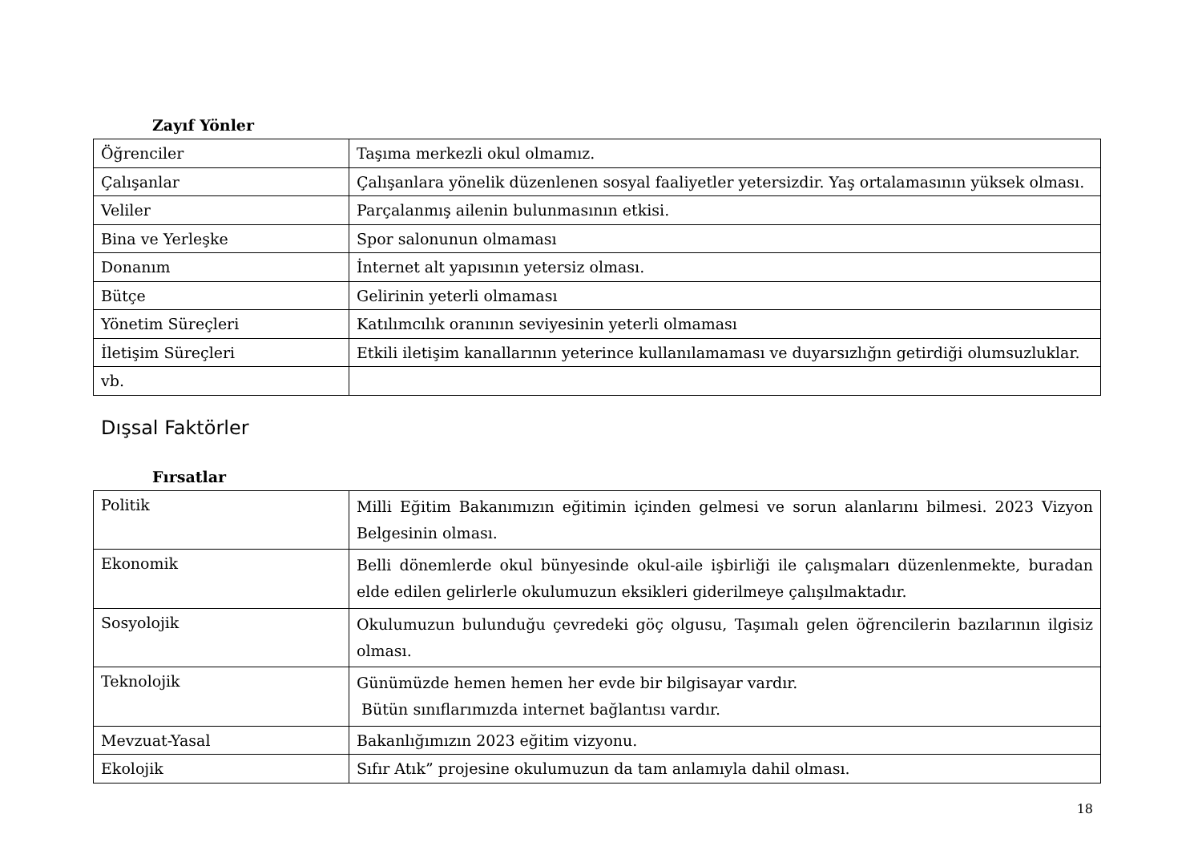Zayıf Yönler
| Öğrenciler | Taşıma merkezli okul olmamız. |
| Çalışanlar | Çalışanlara yönelik düzenlenen sosyal faaliyetler yetersizdir. Yaş ortalamasının yüksek olması. |
| Veliler | Parçalanmış ailenin bulunmasının etkisi. |
| Bina ve Yerleşke | Spor salonunun olmaması |
| Donanım | İnternet alt yapısının yetersiz olması. |
| Bütçe | Gelirinin yeterli olmaması |
| Yönetim Süreçleri | Katılımcılık oranının seviyesinin yeterli olmaması |
| İletişim Süreçleri | Etkili iletişim kanallarının yeterince kullanılamaması ve duyarsızlığın getirdiği olumsuzluklar. |
| vb. | |
Dışsal Faktörler
Fırsatlar
| Politik | Milli Eğitim Bakanımızın eğitimin içinden gelmesi ve sorun alanlarını bilmesi. 2023 Vizyon Belgesinin olması. |
| Ekonomik | Belli dönemlerde okul bünyesinde okul-aile işbirliği ile çalışmaları düzenlenmekte, buradan elde edilen gelirlerle okulumuzun eksikleri giderilmeye çalışılmaktadır. |
| Sosyolojik | Okulumuzun bulunduğu çevredeki göç olgusu, Taşımalı gelen öğrencilerin bazılarının ilgisiz olması. |
| Teknolojik | Günümüzde hemen hemen her evde bir bilgisayar vardır. Bütün sınıflarımızda internet bağlantısı vardır. |
| Mevzuat-Yasal | Bakanlığımızın 2023 eğitim vizyonu. |
| Ekolojik | Sıfır Atık” projesine okulumuzun da tam anlamıyla dahil olması. |
18